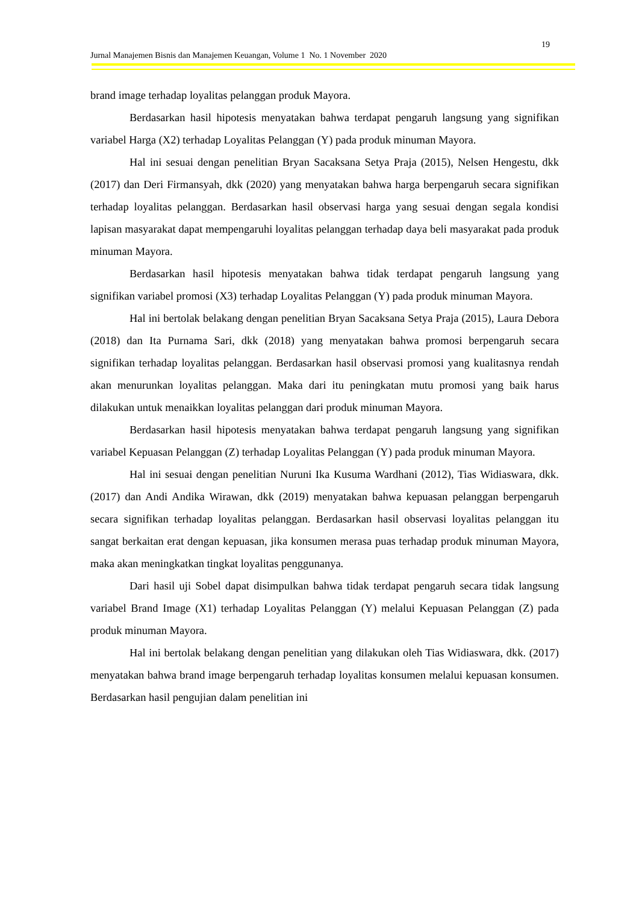19
Jurnal Manajemen Bisnis dan Manajemen Keuangan, Volume 1 No. 1 November 2020
brand image terhadap loyalitas pelanggan produk Mayora.
Berdasarkan hasil hipotesis menyatakan bahwa terdapat pengaruh langsung yang signifikan variabel Harga (X2) terhadap Loyalitas Pelanggan (Y) pada produk minuman Mayora.
Hal ini sesuai dengan penelitian Bryan Sacaksana Setya Praja (2015), Nelsen Hengestu, dkk (2017) dan Deri Firmansyah, dkk (2020) yang menyatakan bahwa harga berpengaruh secara signifikan terhadap loyalitas pelanggan. Berdasarkan hasil observasi harga yang sesuai dengan segala kondisi lapisan masyarakat dapat mempengaruhi loyalitas pelanggan terhadap daya beli masyarakat pada produk minuman Mayora.
Berdasarkan hasil hipotesis menyatakan bahwa tidak terdapat pengaruh langsung yang signifikan variabel promosi (X3) terhadap Loyalitas Pelanggan (Y) pada produk minuman Mayora.
Hal ini bertolak belakang dengan penelitian Bryan Sacaksana Setya Praja (2015), Laura Debora (2018) dan Ita Purnama Sari, dkk (2018) yang menyatakan bahwa promosi berpengaruh secara signifikan terhadap loyalitas pelanggan. Berdasarkan hasil observasi promosi yang kualitasnya rendah akan menurunkan loyalitas pelanggan. Maka dari itu peningkatan mutu promosi yang baik harus dilakukan untuk menaikkan loyalitas pelanggan dari produk minuman Mayora.
Berdasarkan hasil hipotesis menyatakan bahwa terdapat pengaruh langsung yang signifikan variabel Kepuasan Pelanggan (Z) terhadap Loyalitas Pelanggan (Y) pada produk minuman Mayora.
Hal ini sesuai dengan penelitian Nuruni Ika Kusuma Wardhani (2012), Tias Widiaswara, dkk. (2017) dan Andi Andika Wirawan, dkk (2019) menyatakan bahwa kepuasan pelanggan berpengaruh secara signifikan terhadap loyalitas pelanggan. Berdasarkan hasil observasi loyalitas pelanggan itu sangat berkaitan erat dengan kepuasan, jika konsumen merasa puas terhadap produk minuman Mayora, maka akan meningkatkan tingkat loyalitas penggunanya.
Dari hasil uji Sobel dapat disimpulkan bahwa tidak terdapat pengaruh secara tidak langsung variabel Brand Image (X1) terhadap Loyalitas Pelanggan (Y) melalui Kepuasan Pelanggan (Z) pada produk minuman Mayora.
Hal ini bertolak belakang dengan penelitian yang dilakukan oleh Tias Widiaswara, dkk. (2017) menyatakan bahwa brand image berpengaruh terhadap loyalitas konsumen melalui kepuasan konsumen. Berdasarkan hasil pengujian dalam penelitian ini